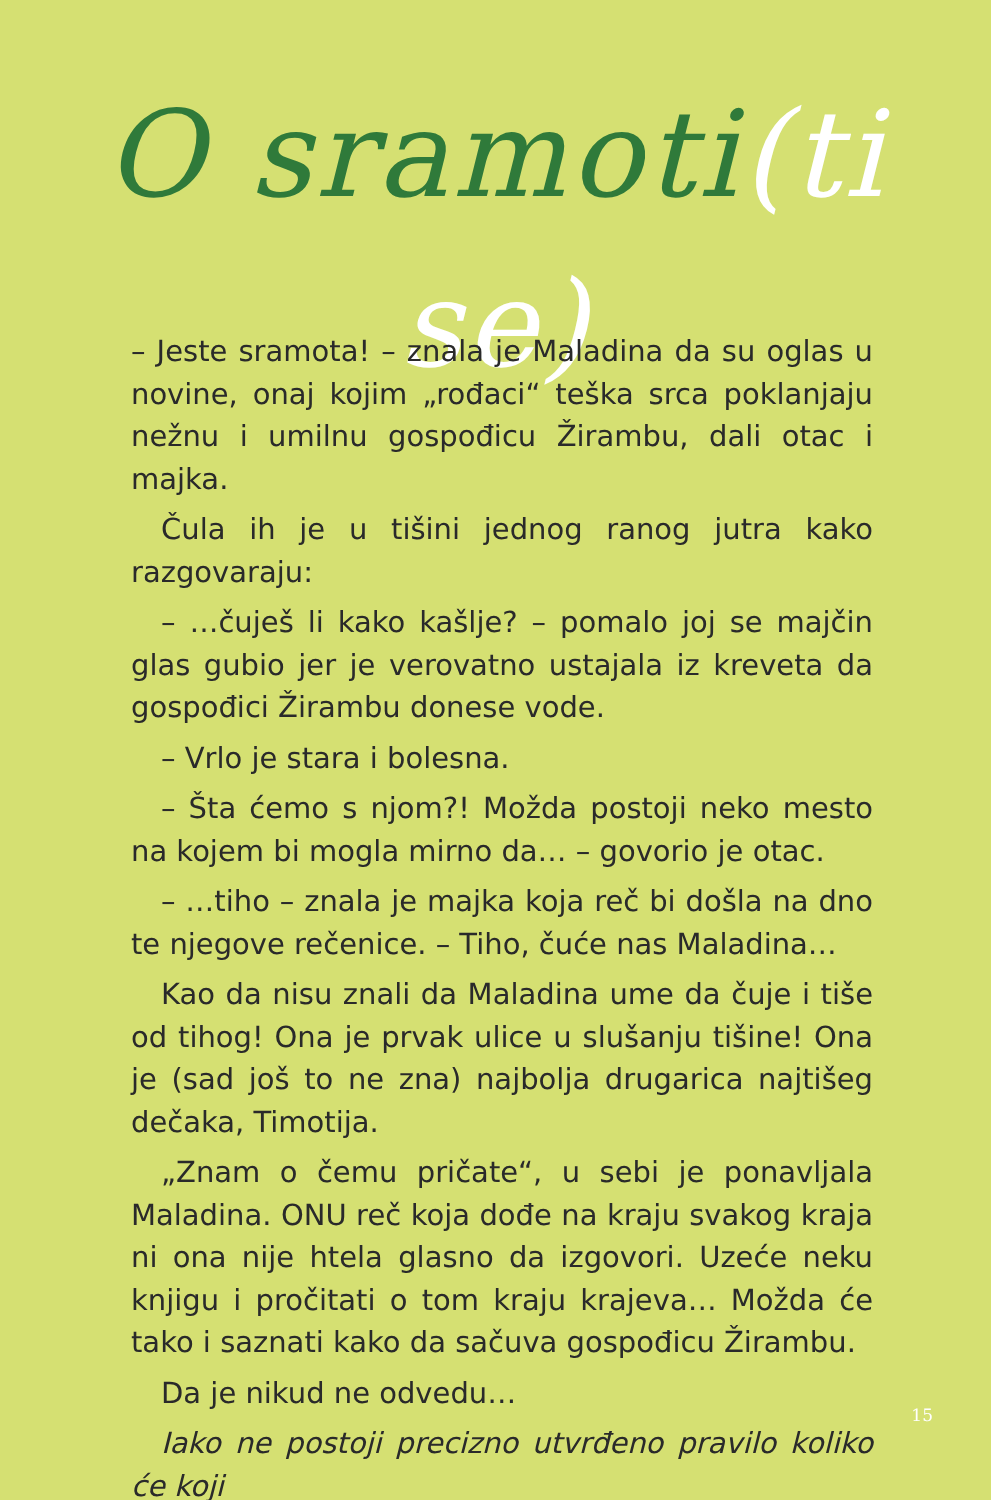O sramoti(ti se)
– Jeste sramota! – znala je Maladina da su oglas u novine, onaj kojim „rođaci“ teška srca poklanjaju nežnu i umilnu gospođicu Žirambu, dali otac i majka.
Čula ih je u tišini jednog ranog jutra kako razgovaraju:
– …čuješ li kako kašlje? – pomalo joj se majčin glas gubio jer je verovatno ustajala iz kreveta da gospođici Žirambu donese vode.
– Vrlo je stara i bolesna.
– Šta ćemo s njom?! Možda postoji neko mesto na kojem bi mogla mirno da… – govorio je otac.
– …tiho – znala je majka koja reč bi došla na dno te njegove rečenice. – Tiho, čuće nas Maladina…
Kao da nisu znali da Maladina ume da čuje i tiše od tihog! Ona je prvak ulice u slušanju tišine! Ona je (sad još to ne zna) najbolja drugarica najtišeg dečaka, Timotija.
„Znam o čemu pričate“, u sebi je ponavljala Maladina. ONU reč koja dođe na kraju svakog kraja ni ona nije htela glasno da izgovori. Uzeće neku knjigu i pročitati o tom kraju krajeva… Možda će tako i saznati kako da sačuva gospođicu Žirambu.
Da je nikud ne odvedu…
Iako ne postoji precizno utvrđeno pravilo koliko će koji
15